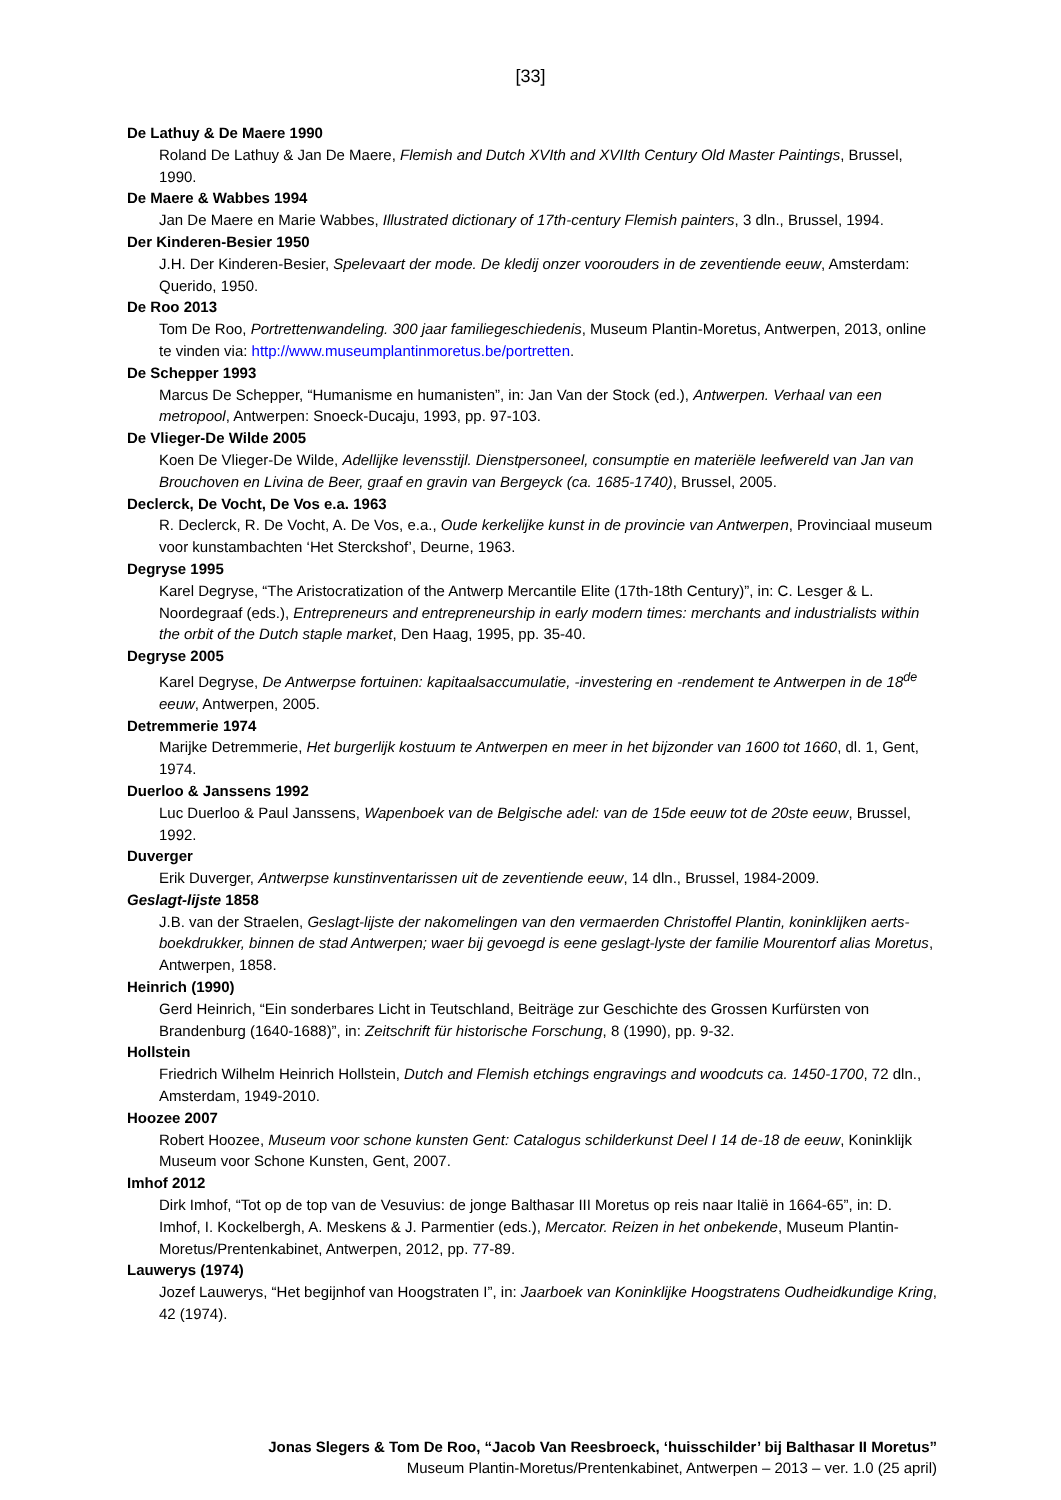[33]
De Lathuy & De Maere 1990
Roland De Lathuy & Jan De Maere, Flemish and Dutch XVIth and XVIIth Century Old Master Paintings, Brussel, 1990.
De Maere & Wabbes 1994
Jan De Maere en Marie Wabbes, Illustrated dictionary of 17th-century Flemish painters, 3 dln., Brussel, 1994.
Der Kinderen-Besier 1950
J.H. Der Kinderen-Besier, Spelevaart der mode. De kledij onzer voorouders in de zeventiende eeuw, Amsterdam: Querido, 1950.
De Roo 2013
Tom De Roo, Portrettenwandeling. 300 jaar familiegeschiedenis, Museum Plantin-Moretus, Antwerpen, 2013, online te vinden via: http://www.museumplantinmoretus.be/portretten.
De Schepper 1993
Marcus De Schepper, “Humanisme en humanisten”, in: Jan Van der Stock (ed.), Antwerpen. Verhaal van een metropool, Antwerpen: Snoeck-Ducaju, 1993, pp. 97-103.
De Vlieger-De Wilde 2005
Koen De Vlieger-De Wilde, Adellijke levensstijl. Dienstpersoneel, consumptie en materiële leefwereld van Jan van Brouchoven en Livina de Beer, graaf en gravin van Bergeyck (ca. 1685-1740), Brussel, 2005.
Declerck, De Vocht, De Vos e.a. 1963
R. Declerck, R. De Vocht, A. De Vos, e.a., Oude kerkelijke kunst in de provincie van Antwerpen, Provinciaal museum voor kunstambachten ‘Het Sterckshof’, Deurne, 1963.
Degryse 1995
Karel Degryse, “The Aristocratization of the Antwerp Mercantile Elite (17th-18th Century)”, in: C. Lesger & L. Noordegraaf (eds.), Entrepreneurs and entrepreneurship in early modern times: merchants and industrialists within the orbit of the Dutch staple market, Den Haag, 1995, pp. 35-40.
Degryse 2005
Karel Degryse, De Antwerpse fortuinen: kapitaalsaccumulatie, -investering en -rendement te Antwerpen in de 18<sup>de</sup> eeuw, Antwerpen, 2005.
Detremmerie 1974
Marijke Detremmerie, Het burgerlijk kostuum te Antwerpen en meer in het bijzonder van 1600 tot 1660, dl. 1, Gent, 1974.
Duerloo & Janssens 1992
Luc Duerloo & Paul Janssens, Wapenboek van de Belgische adel: van de 15de eeuw tot de 20ste eeuw, Brussel, 1992.
Duverger
Erik Duverger, Antwerpse kunstinventarissen uit de zeventiende eeuw, 14 dln., Brussel, 1984-2009.
Geslagt-lijste 1858
J.B. van der Straelen, Geslagt-lijste der nakomelingen van den vermaerden Christoffel Plantin, koninklijken aerts-boekdrukker, binnen de stad Antwerpen; waer bij gevoegd is eene geslagt-lyste der familie Mourentorf alias Moretus, Antwerpen, 1858.
Heinrich (1990)
Gerd Heinrich, “Ein sonderbares Licht in Teutschland, Beiträge zur Geschichte des Grossen Kurfürsten von Brandenburg (1640-1688)”, in: Zeitschrift für historische Forschung, 8 (1990), pp. 9-32.
Hollstein
Friedrich Wilhelm Heinrich Hollstein, Dutch and Flemish etchings engravings and woodcuts ca. 1450-1700, 72 dln., Amsterdam, 1949-2010.
Hoozee 2007
Robert Hoozee, Museum voor schone kunsten Gent: Catalogus schilderkunst Deel I 14 de-18 de eeuw, Koninklijk Museum voor Schone Kunsten, Gent, 2007.
Imhof 2012
Dirk Imhof, “Tot op de top van de Vesuvius: de jonge Balthasar III Moretus op reis naar Italië in 1664-65”, in: D. Imhof, I. Kockelbergh, A. Meskens & J. Parmentier (eds.), Mercator. Reizen in het onbekende, Museum Plantin-Moretus/Prentenkabinet, Antwerpen, 2012, pp. 77-89.
Lauwerys (1974)
Jozef Lauwerys, “Het begijnhof van Hoogstraten I”, in: Jaarboek van Koninklijke Hoogstratens Oudheidkundige Kring, 42 (1974).
Jonas Slegers & Tom De Roo, “Jacob Van Reesbroeck, ‘huisschilder’ bij Balthasar II Moretus”
Museum Plantin-Moretus/Prentenkabinet, Antwerpen – 2013 – ver. 1.0 (25 april)